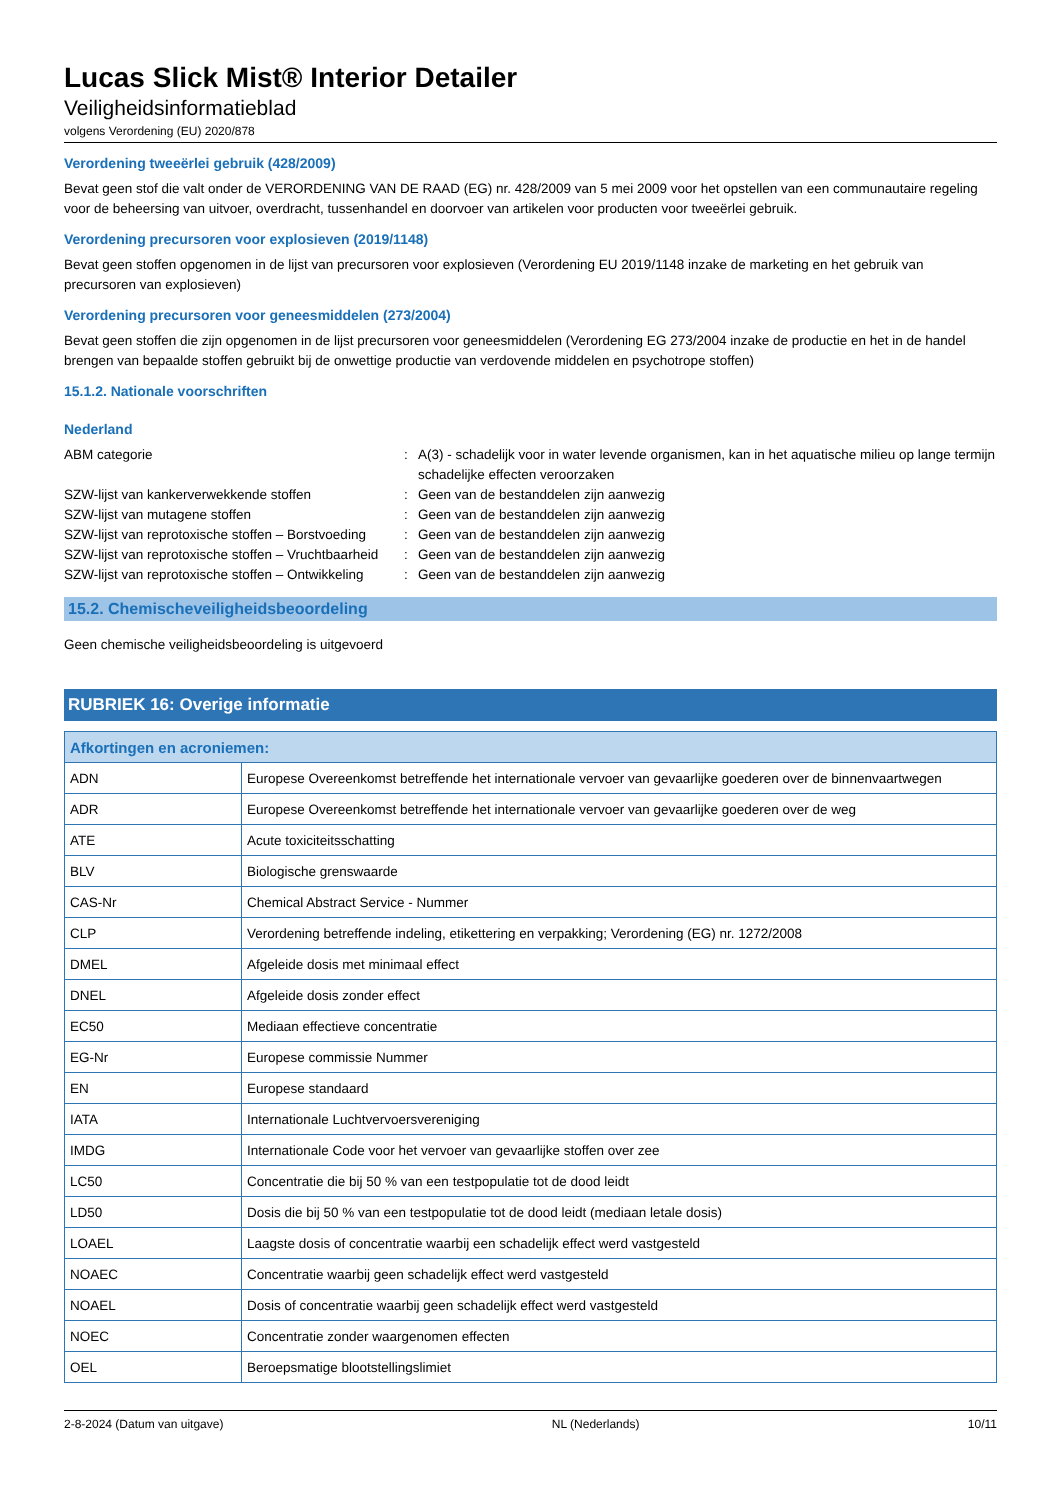Lucas Slick Mist® Interior Detailer
Veiligheidsinformatieblad
volgens Verordening (EU) 2020/878
Verordening tweeërlei gebruik (428/2009)
Bevat geen stof die valt onder de VERORDENING VAN DE RAAD (EG) nr. 428/2009 van 5 mei 2009 voor het opstellen van een communautaire regeling voor de beheersing van uitvoer, overdracht, tussenhandel en doorvoer van artikelen voor producten voor tweeërlei gebruik.
Verordening precursoren voor explosieven (2019/1148)
Bevat geen stoffen opgenomen in de lijst van precursoren voor explosieven (Verordening EU 2019/1148 inzake de marketing en het gebruik van precursoren van explosieven)
Verordening precursoren voor geneesmiddelen (273/2004)
Bevat geen stoffen die zijn opgenomen in de lijst precursoren voor geneesmiddelen (Verordening EG 273/2004 inzake de productie en het in de handel brengen van bepaalde stoffen gebruikt bij de onwettige productie van verdovende middelen en psychotrope stoffen)
15.1.2. Nationale voorschriften
Nederland
| ABM categorie | : | A(3) - schadelijk voor in water levende organismen, kan in het aquatische milieu op lange termijn schadelijke effecten veroorzaken |
| SZW-lijst van kankerverwekkende stoffen | : | Geen van de bestanddelen zijn aanwezig |
| SZW-lijst van mutagene stoffen | : | Geen van de bestanddelen zijn aanwezig |
| SZW-lijst van reprotoxische stoffen – Borstvoeding | : | Geen van de bestanddelen zijn aanwezig |
| SZW-lijst van reprotoxische stoffen – Vruchtbaarheid | : | Geen van de bestanddelen zijn aanwezig |
| SZW-lijst van reprotoxische stoffen – Ontwikkeling | : | Geen van de bestanddelen zijn aanwezig |
15.2. Chemischeveiligheidsbeoordeling
Geen chemische veiligheidsbeoordeling is uitgevoerd
RUBRIEK 16: Overige informatie
| Afkortingen en acroniemen: | |
| --- | --- |
| ADN | Europese Overeenkomst betreffende het internationale vervoer van gevaarlijke goederen over de binnenvaartwegen |
| ADR | Europese Overeenkomst betreffende het internationale vervoer van gevaarlijke goederen over de weg |
| ATE | Acute toxiciteitsschatting |
| BLV | Biologische grenswaarde |
| CAS-Nr | Chemical Abstract Service - Nummer |
| CLP | Verordening betreffende indeling, etikettering en verpakking; Verordening (EG) nr. 1272/2008 |
| DMEL | Afgeleide dosis met minimaal effect |
| DNEL | Afgeleide dosis zonder effect |
| EC50 | Mediaan effectieve concentratie |
| EG-Nr | Europese commissie Nummer |
| EN | Europese standaard |
| IATA | Internationale Luchtvervoersvereniging |
| IMDG | Internationale Code voor het vervoer van gevaarlijke stoffen over zee |
| LC50 | Concentratie die bij 50 % van een testpopulatie tot de dood leidt |
| LD50 | Dosis die bij 50 % van een testpopulatie tot de dood leidt (mediaan letale dosis) |
| LOAEL | Laagste dosis of concentratie waarbij een schadelijk effect werd vastgesteld |
| NOAEC | Concentratie waarbij geen schadelijk effect werd vastgesteld |
| NOAEL | Dosis of concentratie waarbij geen schadelijk effect werd vastgesteld |
| NOEC | Concentratie zonder waargenomen effecten |
| OEL | Beroepsmatige blootstellingslimiet |
2-8-2024 (Datum van uitgave) NL (Nederlands) 10/11